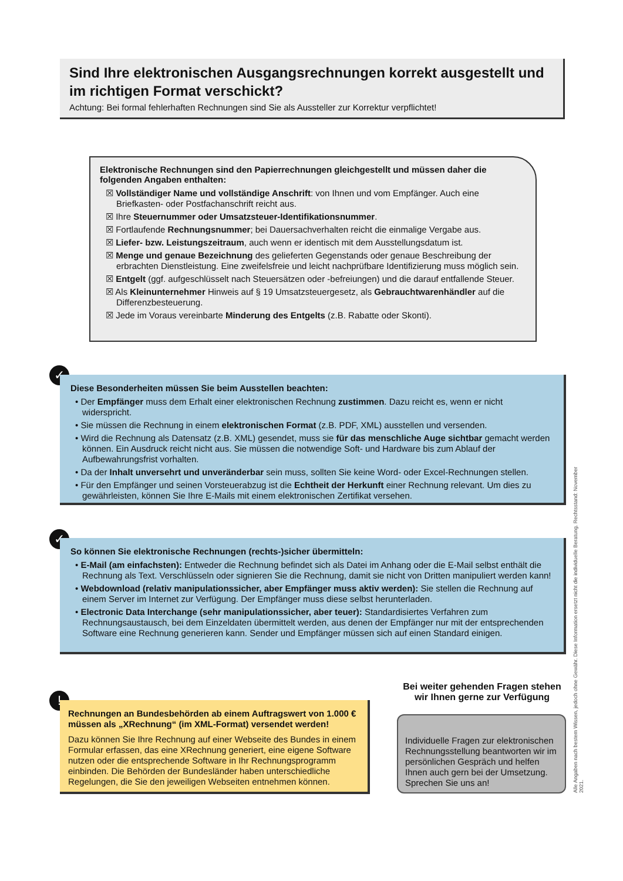Sind Ihre elektronischen Ausgangsrechnungen korrekt ausgestellt und im richtigen Format verschickt?
Achtung: Bei formal fehlerhaften Rechnungen sind Sie als Aussteller zur Korrektur verpflichtet!
Elektronische Rechnungen sind den Papierrechnungen gleichgestellt und müssen daher die folgenden Angaben enthalten:
☒ Vollständiger Name und vollständige Anschrift: von Ihnen und vom Empfänger. Auch eine Briefkasten- oder Postfachanschrift reicht aus.
☒ Ihre Steuernummer oder Umsatzsteuer-Identifikationsnummer.
☒ Fortlaufende Rechnungsnummer; bei Dauersachverhalten reicht die einmalige Vergabe aus.
☒ Liefer- bzw. Leistungszeitraum, auch wenn er identisch mit dem Ausstellungsdatum ist.
☒ Menge und genaue Bezeichnung des gelieferten Gegenstands oder genaue Beschreibung der erbrachten Dienstleistung. Eine zweifelsfreie und leicht nachprüfbare Identifizierung muss möglich sein.
☒ Entgelt (ggf. aufgeschlüsselt nach Steuersätzen oder -befreiungen) und die darauf entfallende Steuer.
☒ Als Kleinunternehmer Hinweis auf § 19 Umsatzsteuergesetz, als Gebrauchtwarenhändler auf die Differenzbesteuerung.
☒ Jede im Voraus vereinbarte Minderung des Entgelts (z.B. Rabatte oder Skonti).
✓
Diese Besonderheiten müssen Sie beim Ausstellen beachten:
• Der Empfänger muss dem Erhalt einer elektronischen Rechnung zustimmen. Dazu reicht es, wenn er nicht widerspricht.
• Sie müssen die Rechnung in einem elektronischen Format (z.B. PDF, XML) ausstellen und versenden.
• Wird die Rechnung als Datensatz (z.B. XML) gesendet, muss sie für das menschliche Auge sichtbar gemacht werden können. Ein Ausdruck reicht nicht aus. Sie müssen die notwendige Soft- und Hardware bis zum Ablauf der Aufbewahrungsfrist vorhalten.
• Da der Inhalt unversehrt und unveränderbar sein muss, sollten Sie keine Word- oder Excel-Rechnungen stellen.
• Für den Empfänger und seinen Vorsteuerabzug ist die Echtheit der Herkunft einer Rechnung relevant. Um dies zu gewährleisten, können Sie Ihre E-Mails mit einem elektronischen Zertifikat versehen.
✓
So können Sie elektronische Rechnungen (rechts-)sicher übermitteln:
• E-Mail (am einfachsten): Entweder die Rechnung befindet sich als Datei im Anhang oder die E-Mail selbst enthält die Rechnung als Text. Verschlüsseln oder signieren Sie die Rechnung, damit sie nicht von Dritten manipuliert werden kann!
• Webdownload (relativ manipulationssicher, aber Empfänger muss aktiv werden): Sie stellen die Rechnung auf einem Server im Internet zur Verfügung. Der Empfänger muss diese selbst herunterladen.
• Electronic Data Interchange (sehr manipulationssicher, aber teuer): Standardisiertes Verfahren zum Rechnungsaustausch, bei dem Einzeldaten übermittelt werden, aus denen der Empfänger nur mit der entsprechenden Software eine Rechnung generieren kann. Sender und Empfänger müssen sich auf einen Standard einigen.
!
Rechnungen an Bundesbehörden ab einem Auftragswert von 1.000 € müssen als „XRechnung“ (im XML-Format) versendet werden!
Dazu können Sie Ihre Rechnung auf einer Webseite des Bundes in einem Formular erfassen, das eine XRechnung generiert, eine eigene Software nutzen oder die entsprechende Software in Ihr Rechnungsprogramm einbinden. Die Behörden der Bundesländer haben unterschiedliche Regelungen, die Sie den jeweiligen Webseiten entnehmen können.
Bei weiter gehenden Fragen stehen wir Ihnen gerne zur Verfügung
Individuelle Fragen zur elektronischen Rechnungsstellung beantworten wir im persönlichen Gespräch und helfen Ihnen auch gern bei der Umsetzung. Sprechen Sie uns an!
Alle Angaben nach bestem Wissen, jedoch ohne Gewähr. Diese Information ersetzt nicht die individuelle Beratung. Rechtsstand: November 2021.